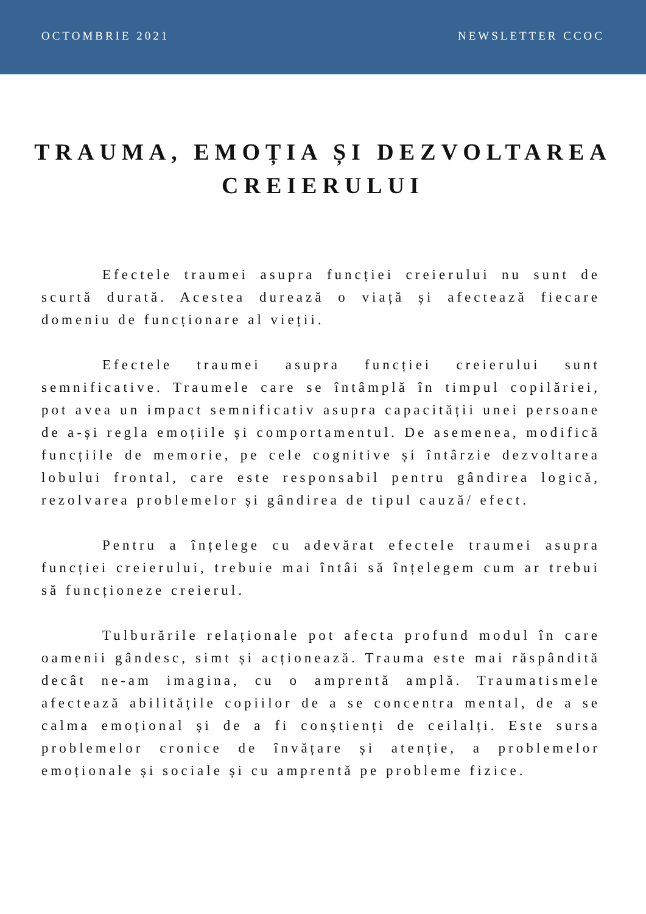OCTOMBRIE 2021 NEWSLETTER CCOC
TRAUMA, EMOȚIA ȘI DEZVOLTAREA CREIERULUI
Efectele traumei asupra funcției creierului nu sunt de scurtă durată. Acestea durează o viață și afectează fiecare domeniu de funcționare al vieții.
Efectele traumei asupra funcției creierului sunt semnificative. Traumele care se întâmplă în timpul copilăriei, pot avea un impact semnificativ asupra capacității unei persoane de a-și regla emoțiile și comportamentul. De asemenea, modifică funcțiile de memorie, pe cele cognitive și întârzie dezvoltarea lobului frontal, care este responsabil pentru gândirea logică, rezolvarea problemelor și gândirea de tipul cauză/ efect.
Pentru a înțelege cu adevărat efectele traumei asupra funcției creierului, trebuie mai întâi să înțelegem cum ar trebui să funcționeze creierul.
Tulburările relaționale pot afecta profund modul în care oamenii gândesc, simt și acționează. Trauma este mai răspândită decât ne-am imagina, cu o amprentă amplă. Traumatismele afectează abilitățile copiilor de a se concentra mental, de a se calma emoțional și de a fi conștienți de ceilalți. Este sursa problemelor cronice de învățare și atenție, a problemelor emoționale și sociale și cu amprentă pe probleme fizice.